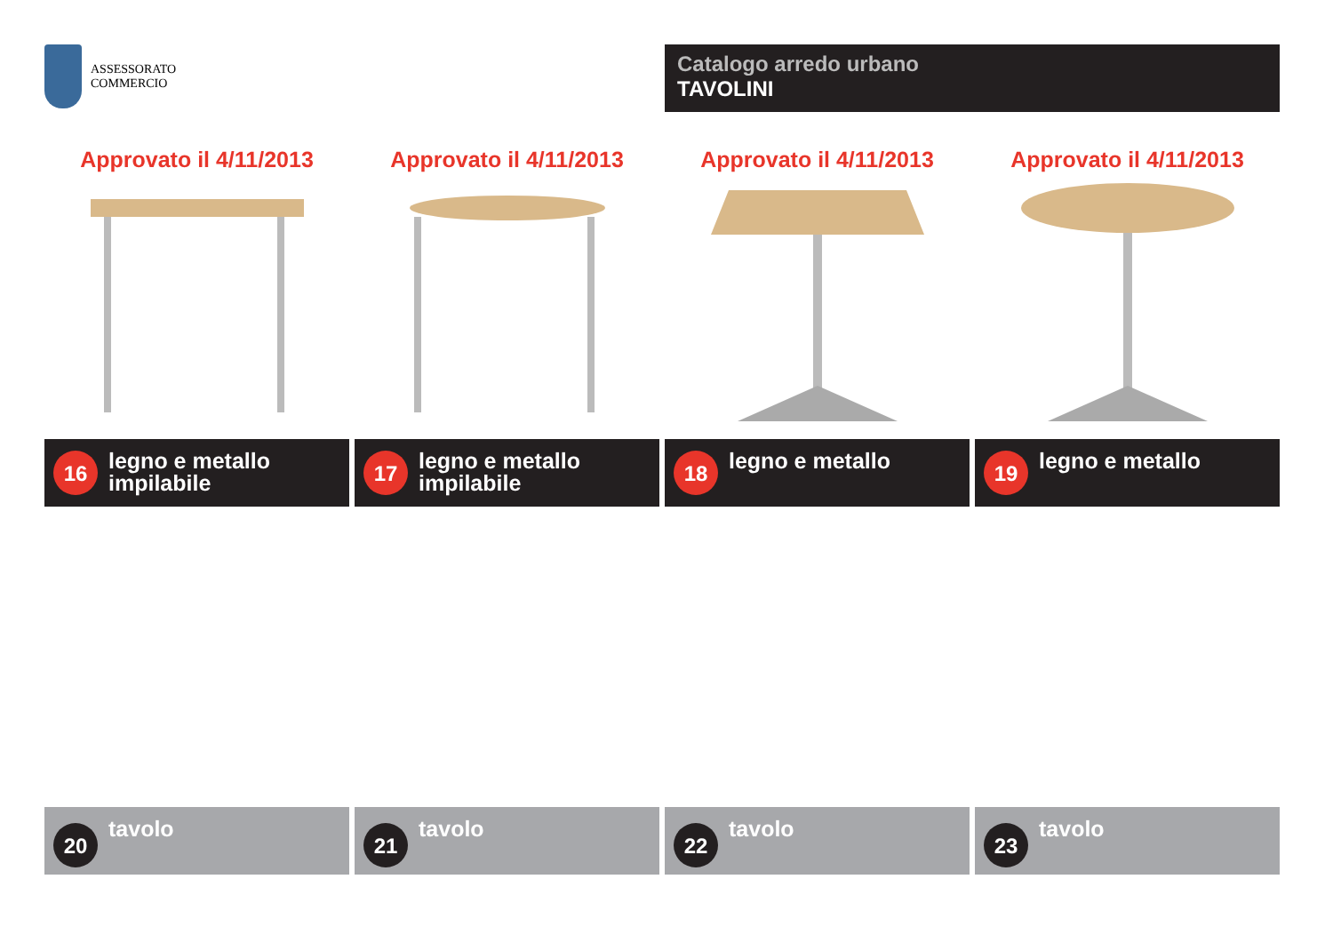ASSESSORATO
COMMERCIO
Catalogo arredo urbano
TAVOLINI
Approvato il 4/11/2013
16
legno e metallo
impilabile
Approvato il 4/11/2013
17
legno e metallo
impilabile
Approvato il 4/11/2013
18
legno e metallo
Approvato il 4/11/2013
19
legno e metallo
20
tavolo
21
tavolo
22
tavolo
23
tavolo